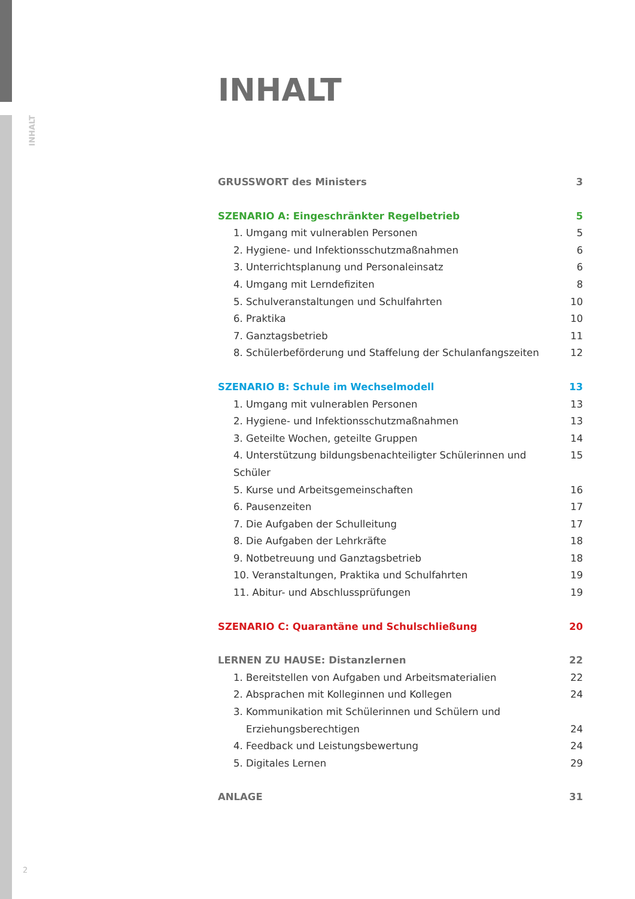INHALT
INHALT
GRUSSWORT des Ministers 3
SZENARIO A: Eingeschränkter Regelbetrieb 5
1. Umgang mit vulnerablen Personen 5
2. Hygiene- und Infektionsschutzmaßnahmen 6
3. Unterrichtsplanung und Personaleinsatz 6
4. Umgang mit Lerndefiziten 8
5. Schulveranstaltungen und Schulfahrten 10
6. Praktika 10
7. Ganztagsbetrieb 11
8. Schülerbeförderung und Staffelung der Schulanfangszeiten 12
SZENARIO B: Schule im Wechselmodell 13
1. Umgang mit vulnerablen Personen 13
2. Hygiene- und Infektionsschutzmaßnahmen 13
3. Geteilte Wochen, geteilte Gruppen 14
4. Unterstützung bildungsbenachteiligter Schülerinnen und Schüler 15
5. Kurse und Arbeitsgemeinschaften 16
6. Pausenzeiten 17
7. Die Aufgaben der Schulleitung 17
8. Die Aufgaben der Lehrkräfte 18
9. Notbetreuung und Ganztagsbetrieb 18
10. Veranstaltungen, Praktika und Schulfahrten 19
11. Abitur- und Abschlussprüfungen 19
SZENARIO C: Quarantäne und Schulschließung 20
LERNEN ZU HAUSE: Distanzlernen 22
1. Bereitstellen von Aufgaben und Arbeitsmaterialien 22
2. Absprachen mit Kolleginnen und Kollegen 24
3. Kommunikation mit Schülerinnen und Schülern und
Erziehungsberechtigen 24
4. Feedback und Leistungsbewertung 24
5. Digitales Lernen 29
ANLAGE 31
2